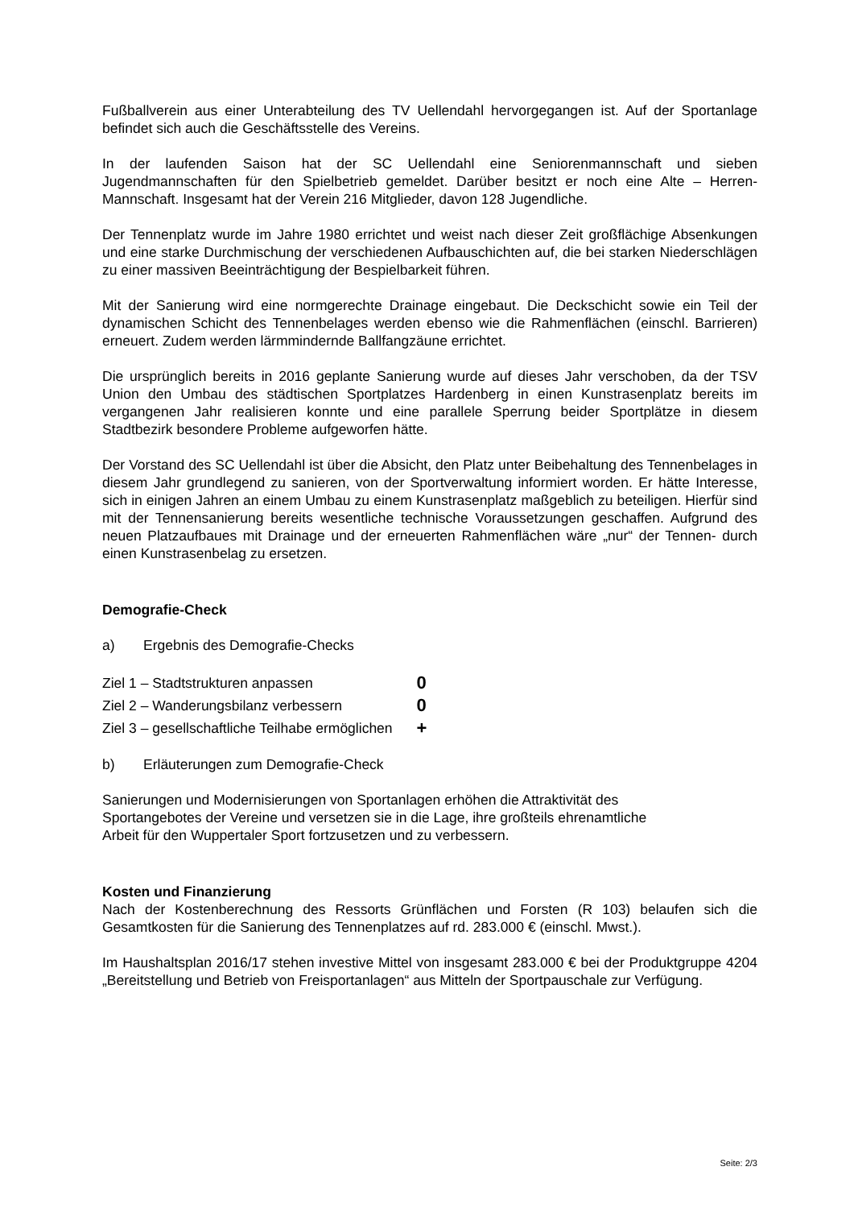Fußballverein aus einer Unterabteilung des TV Uellendahl hervorgegangen ist. Auf der Sportanlage befindet sich auch die Geschäftsstelle des Vereins.
In der laufenden Saison hat der SC Uellendahl eine Seniorenmannschaft und sieben Jugendmannschaften für den Spielbetrieb gemeldet. Darüber besitzt er noch eine Alte – Herren-Mannschaft. Insgesamt hat der Verein 216 Mitglieder, davon 128 Jugendliche.
Der Tennenplatz wurde im Jahre 1980 errichtet und weist nach dieser Zeit großflächige Absenkungen und eine starke Durchmischung der verschiedenen Aufbauschichten auf, die bei starken Niederschlägen zu einer massiven Beeinträchtigung der Bespielbarkeit führen.
Mit der Sanierung wird eine normgerechte Drainage eingebaut. Die Deckschicht sowie ein Teil der dynamischen Schicht des Tennenbelages werden ebenso wie die Rahmenflächen (einschl. Barrieren) erneuert. Zudem werden lärmmindernde Ballfangzäune errichtet.
Die ursprünglich bereits in 2016 geplante Sanierung wurde auf dieses Jahr verschoben, da der TSV Union den Umbau des städtischen Sportplatzes Hardenberg in einen Kunstrasenplatz bereits im vergangenen Jahr realisieren konnte und eine parallele Sperrung beider Sportplätze in diesem Stadtbezirk besondere Probleme aufgeworfen hätte.
Der Vorstand des SC Uellendahl ist über die Absicht, den Platz unter Beibehaltung des Tennenbelages in diesem Jahr grundlegend zu sanieren, von der Sportverwaltung informiert worden. Er hätte Interesse, sich in einigen Jahren an einem Umbau zu einem Kunstrasenplatz maßgeblich zu beteiligen. Hierfür sind mit der Tennensanierung bereits wesentliche technische Voraussetzungen geschaffen. Aufgrund des neuen Platzaufbaues mit Drainage und der erneuerten Rahmenflächen wäre „nur“ der Tennen- durch einen Kunstrasenbelag zu ersetzen.
Demografie-Check
a) Ergebnis des Demografie-Checks
| Ziel 1 – Stadtstrukturen anpassen | 0 |
| Ziel 2 – Wanderungsbilanz verbessern | 0 |
| Ziel 3 – gesellschaftliche Teilhabe ermöglichen | + |
b) Erläuterungen zum Demografie-Check
Sanierungen und Modernisierungen von Sportanlagen erhöhen die Attraktivität des
Sportangebotes der Vereine und versetzen sie in die Lage, ihre großteils ehrenamtliche
Arbeit für den Wuppertaler Sport fortzusetzen und zu verbessern.
Kosten und Finanzierung
Nach der Kostenberechnung des Ressorts Grünflächen und Forsten (R 103) belaufen sich die Gesamtkosten für die Sanierung des Tennenplatzes auf rd. 283.000 € (einschl. Mwst.).
Im Haushaltsplan 2016/17 stehen investive Mittel von insgesamt 283.000 € bei der Produktgruppe 4204 „Bereitstellung und Betrieb von Freisportanlagen“ aus Mitteln der Sportpauschale zur Verfügung.
Seite: 2/3